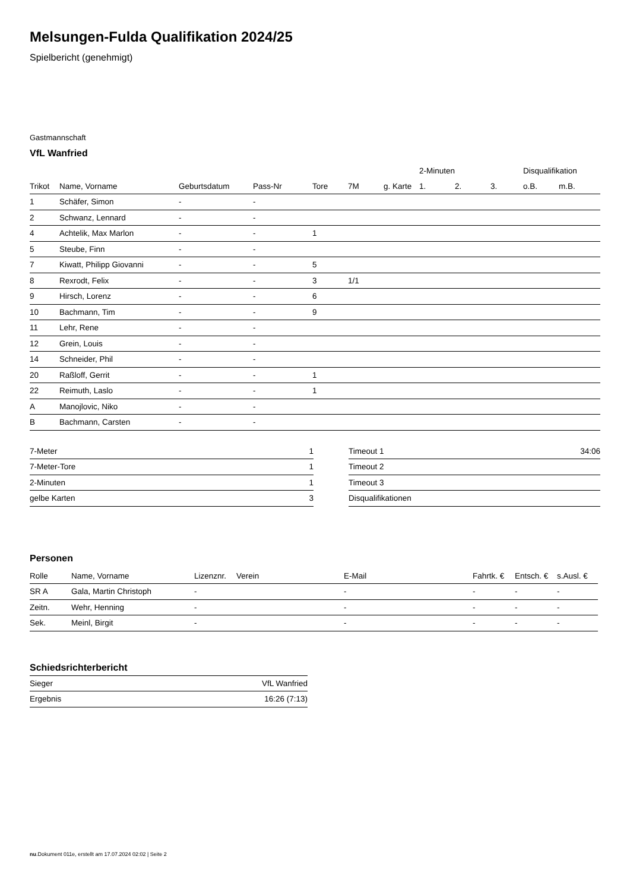Melsungen-Fulda Qualifikation 2024/25
Spielbericht (genehmigt)
Gastmannschaft
VfL Wanfried
| | | | | | | | 2-Minuten | | | Disqualifikation | |
| --- | --- | --- | --- | --- | --- | --- | --- | --- | --- | --- | --- |
| Trikot | Name, Vorname | Geburtsdatum | Pass-Nr | Tore | 7M | g. Karte | 1. | 2. | 3. | o.B. | m.B. |
| 1 | Schäfer, Simon | - | - | | | | | | | | |
| 2 | Schwanz, Lennard | - | - | | | | | | | | |
| 4 | Achtelik, Max Marlon | - | - | 1 | | | | | | | |
| 5 | Steube, Finn | - | - | | | | | | | | |
| 7 | Kiwatt, Philipp Giovanni | - | - | 5 | | | | | | | |
| 8 | Rexrodt, Felix | - | - | 3 | 1/1 | | | | | | |
| 9 | Hirsch, Lorenz | - | - | 6 | | | | | | | |
| 10 | Bachmann, Tim | - | - | 9 | | | | | | | |
| 11 | Lehr, Rene | - | - | | | | | | | | |
| 12 | Grein, Louis | - | - | | | | | | | | |
| 14 | Schneider, Phil | - | - | | | | | | | | |
| 20 | Raßloff, Gerrit | - | - | 1 | | | | | | | |
| 22 | Reimuth, Laslo | - | - | 1 | | | | | | | |
| A | Manojlovic, Niko | - | - | | | | | | | | |
| B | Bachmann, Carsten | - | - | | | | | | | | |
| 7-Meter | 1 |
| 7-Meter-Tore | 1 |
| 2-Minuten | 1 |
| gelbe Karten | 3 |
| Timeout 1 | 34:06 |
| Timeout 2 | |
| Timeout 3 | |
| Disqualifikationen | |
Personen
| Rolle | Name, Vorname | Lizenznr. | Verein | E-Mail | Fahrtk. € | Entsch. € | s.Ausl. € |
| --- | --- | --- | --- | --- | --- | --- | --- |
| SR A | Gala, Martin Christoph | - | | - | - | - | - |
| Zeitn. | Wehr, Henning | - | | - | - | - | - |
| Sek. | Meinl, Birgit | - | | - | - | - | - |
Schiedsrichterbericht
| Sieger | VfL Wanfried |
| Ergebnis | 16:26 (7:13) |
nu.Dokument 011e, erstellt am 17.07.2024 02:02 | Seite 2